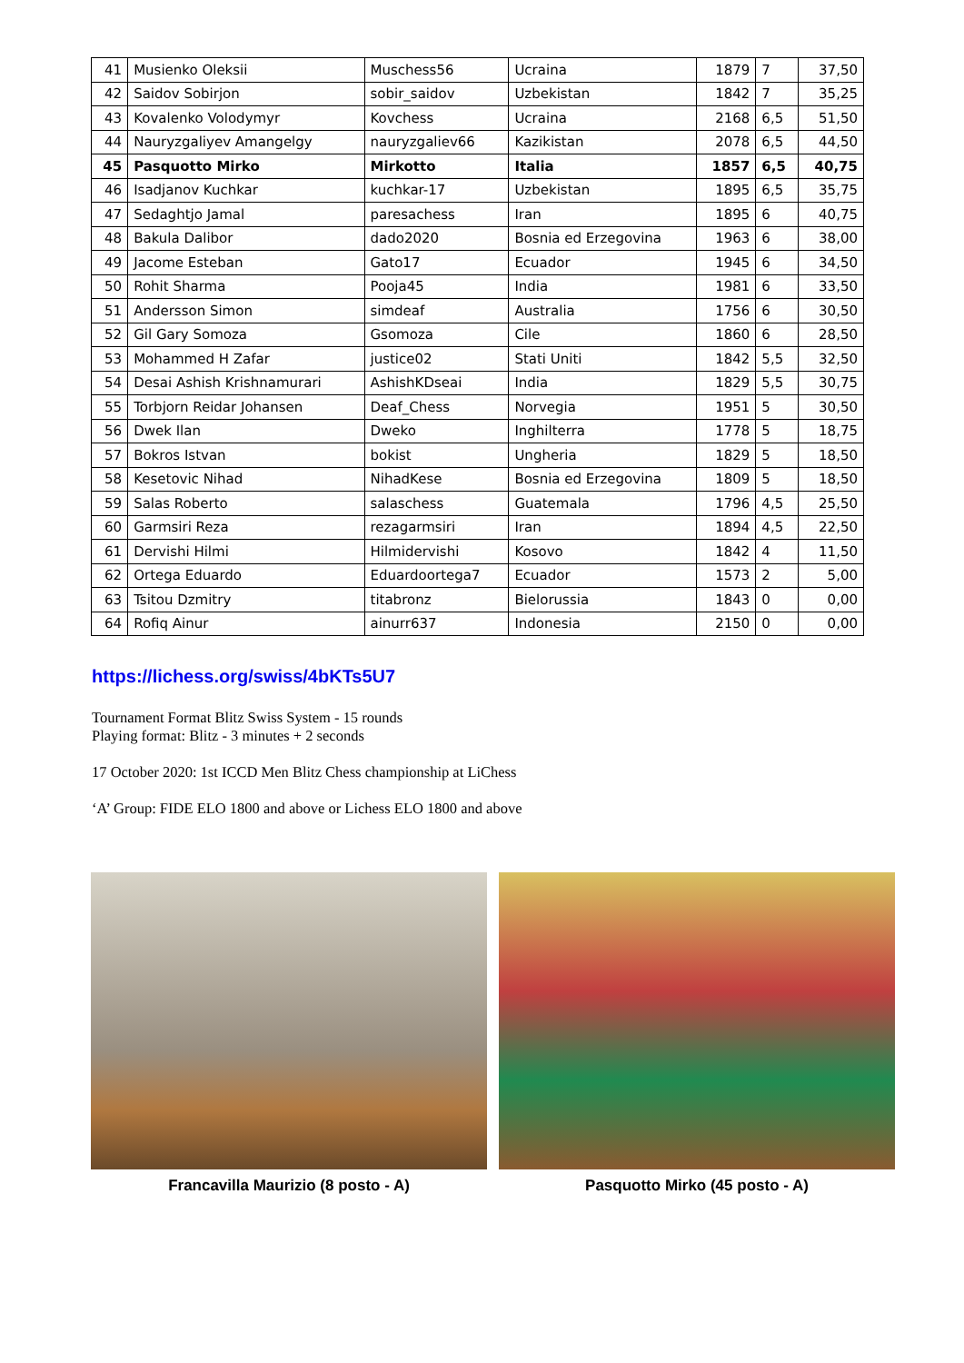| 41 | Musienko Oleksii | Muschess56 | Ucraina | 1879 | 7 | 37,50 |
| 42 | Saidov Sobirjon | sobir_saidov | Uzbekistan | 1842 | 7 | 35,25 |
| 43 | Kovalenko Volodymyr | Kovchess | Ucraina | 2168 | 6,5 | 51,50 |
| 44 | Nauryzgaliyev Amangelgy | nauryzgaliev66 | Kazikistan | 2078 | 6,5 | 44,50 |
| 45 | Pasquotto Mirko | Mirkotto | Italia | 1857 | 6,5 | 40,75 |
| 46 | Isadjanov Kuchkar | kuchkar-17 | Uzbekistan | 1895 | 6,5 | 35,75 |
| 47 | Sedaghtjo Jamal | paresachess | Iran | 1895 | 6 | 40,75 |
| 48 | Bakula Dalibor | dado2020 | Bosnia ed Erzegovina | 1963 | 6 | 38,00 |
| 49 | Jacome Esteban | Gato17 | Ecuador | 1945 | 6 | 34,50 |
| 50 | Rohit Sharma | Pooja45 | India | 1981 | 6 | 33,50 |
| 51 | Andersson Simon | simdeaf | Australia | 1756 | 6 | 30,50 |
| 52 | Gil Gary Somoza | Gsomoza | Cile | 1860 | 6 | 28,50 |
| 53 | Mohammed H Zafar | justice02 | Stati Uniti | 1842 | 5,5 | 32,50 |
| 54 | Desai Ashish Krishnamurari | AshishKDseai | India | 1829 | 5,5 | 30,75 |
| 55 | Torbjorn Reidar Johansen | Deaf_Chess | Norvegia | 1951 | 5 | 30,50 |
| 56 | Dwek Ilan | Dweko | Inghilterra | 1778 | 5 | 18,75 |
| 57 | Bokros Istvan | bokist | Ungheria | 1829 | 5 | 18,50 |
| 58 | Kesetovic Nihad | NihadKese | Bosnia ed Erzegovina | 1809 | 5 | 18,50 |
| 59 | Salas Roberto | salaschess | Guatemala | 1796 | 4,5 | 25,50 |
| 60 | Garmsiri Reza | rezagarmsiri | Iran | 1894 | 4,5 | 22,50 |
| 61 | Dervishi Hilmi | Hilmidervishi | Kosovo | 1842 | 4 | 11,50 |
| 62 | Ortega Eduardo | Eduardoortega7 | Ecuador | 1573 | 2 | 5,00 |
| 63 | Tsitou Dzmitry | titabronz | Bielorussia | 1843 | 0 | 0,00 |
| 64 | Rofiq Ainur | ainurr637 | Indonesia | 2150 | 0 | 0,00 |
https://lichess.org/swiss/4bKTs5U7
Tournament Format Blitz Swiss System - 15 rounds
Playing format: Blitz - 3 minutes + 2 seconds
17 October 2020: 1st ICCD Men Blitz Chess championship at LiChess
‘A’ Group: FIDE ELO 1800 and above or Lichess ELO 1800 and above
Francavilla Maurizio (8 posto - A) Pasquotto Mirko (45 posto - A)